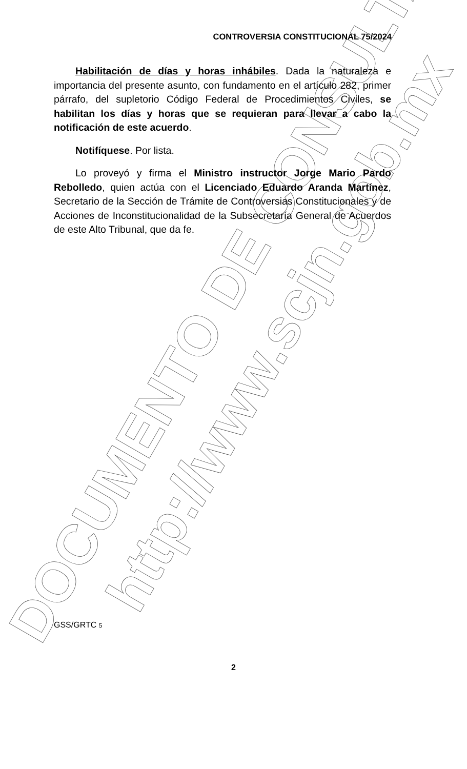DOCUMENTO DE CONSULTA
http://www.scjn.gob.mx
CONTROVERSIA CONSTITUCIONAL 75/2024
Habilitación de días y horas inhábiles. Dada la naturaleza e importancia del presente asunto, con fundamento en el artículo 282, primer párrafo, del supletorio Código Federal de Procedimientos Civiles, se habilitan los días y horas que se requieran para llevar a cabo la notificación de este acuerdo.
Notifíquese. Por lista.
Lo proveyó y firma el Ministro instructor Jorge Mario Pardo Rebolledo, quien actúa con el Licenciado Eduardo Aranda Martínez, Secretario de la Sección de Trámite de Controversias Constitucionales y de Acciones de Inconstitucionalidad de la Subsecretaría General de Acuerdos de este Alto Tribunal, que da fe.
GSS/GRTC 5
2